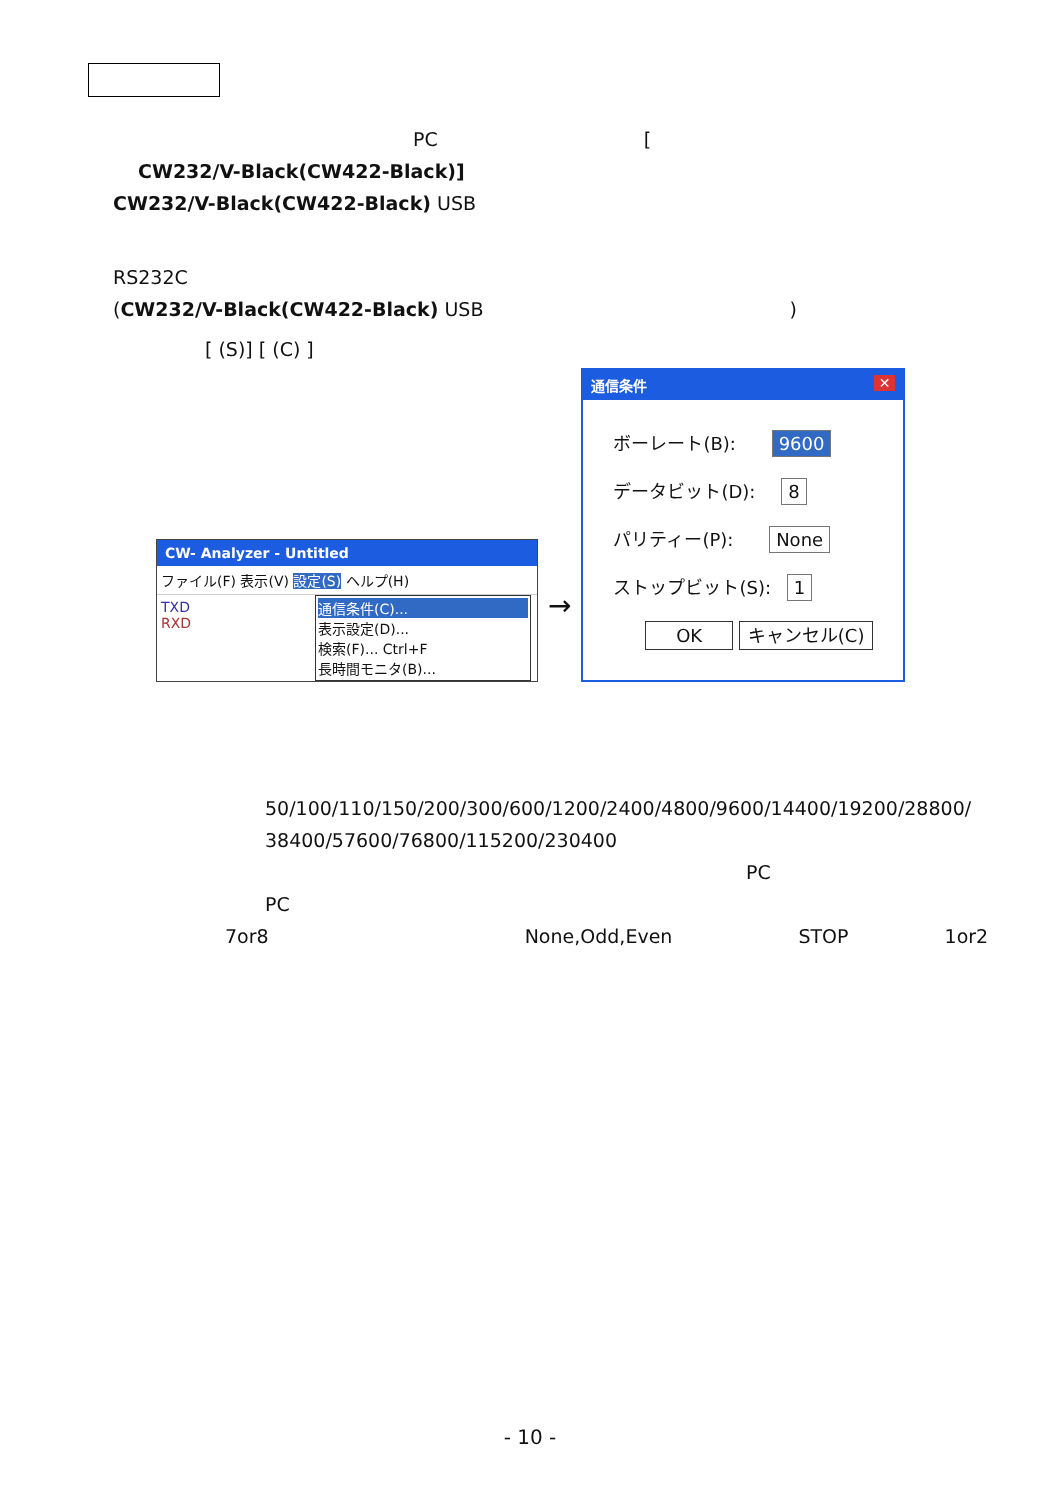PC [
CW232/V-Black(CW422-Black)]
CW232/V-Black(CW422-Black) USB
RS232C
(CW232/V-Black(CW422-Black) USB )
[ (S)] [ (C) ]
CW- Analyzer - Untitled
ファイル(F) 表示(V) 設定(S) ヘルプ(H)
TXD
RXD
通信条件(C)...
表示設定(D)...
検索(F)... Ctrl+F
長時間モニタ(B)...
→
通信条件 ✕
ボーレート(B): 9600
データビット(D): 8
パリティー(P): None
ストップビット(S): 1
OK キャンセル(C)
50/100/110/150/200/300/600/1200/2400/4800/9600/14400/19200/28800/
38400/57600/76800/115200/230400
PC
PC
7or8 None,Odd,Even STOP 1or2
- 10 -